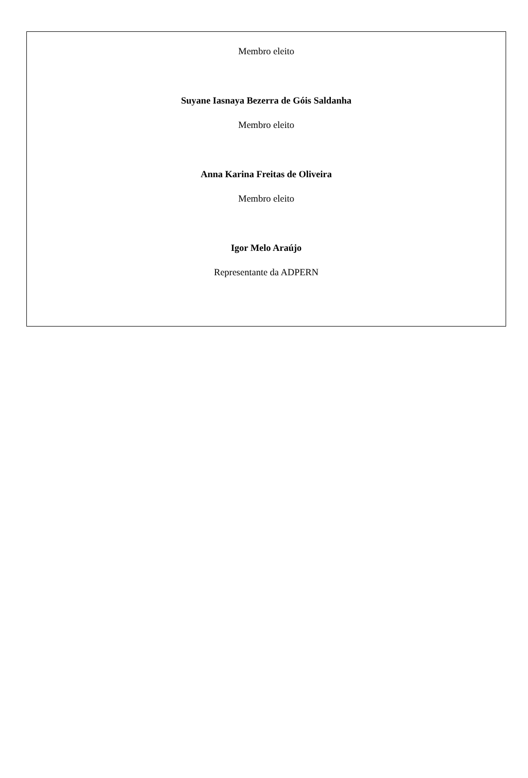Membro eleito
Suyane Iasnaya Bezerra de Góis Saldanha
Membro eleito
Anna Karina Freitas de Oliveira
Membro eleito
Igor Melo Araújo
Representante da ADPERN